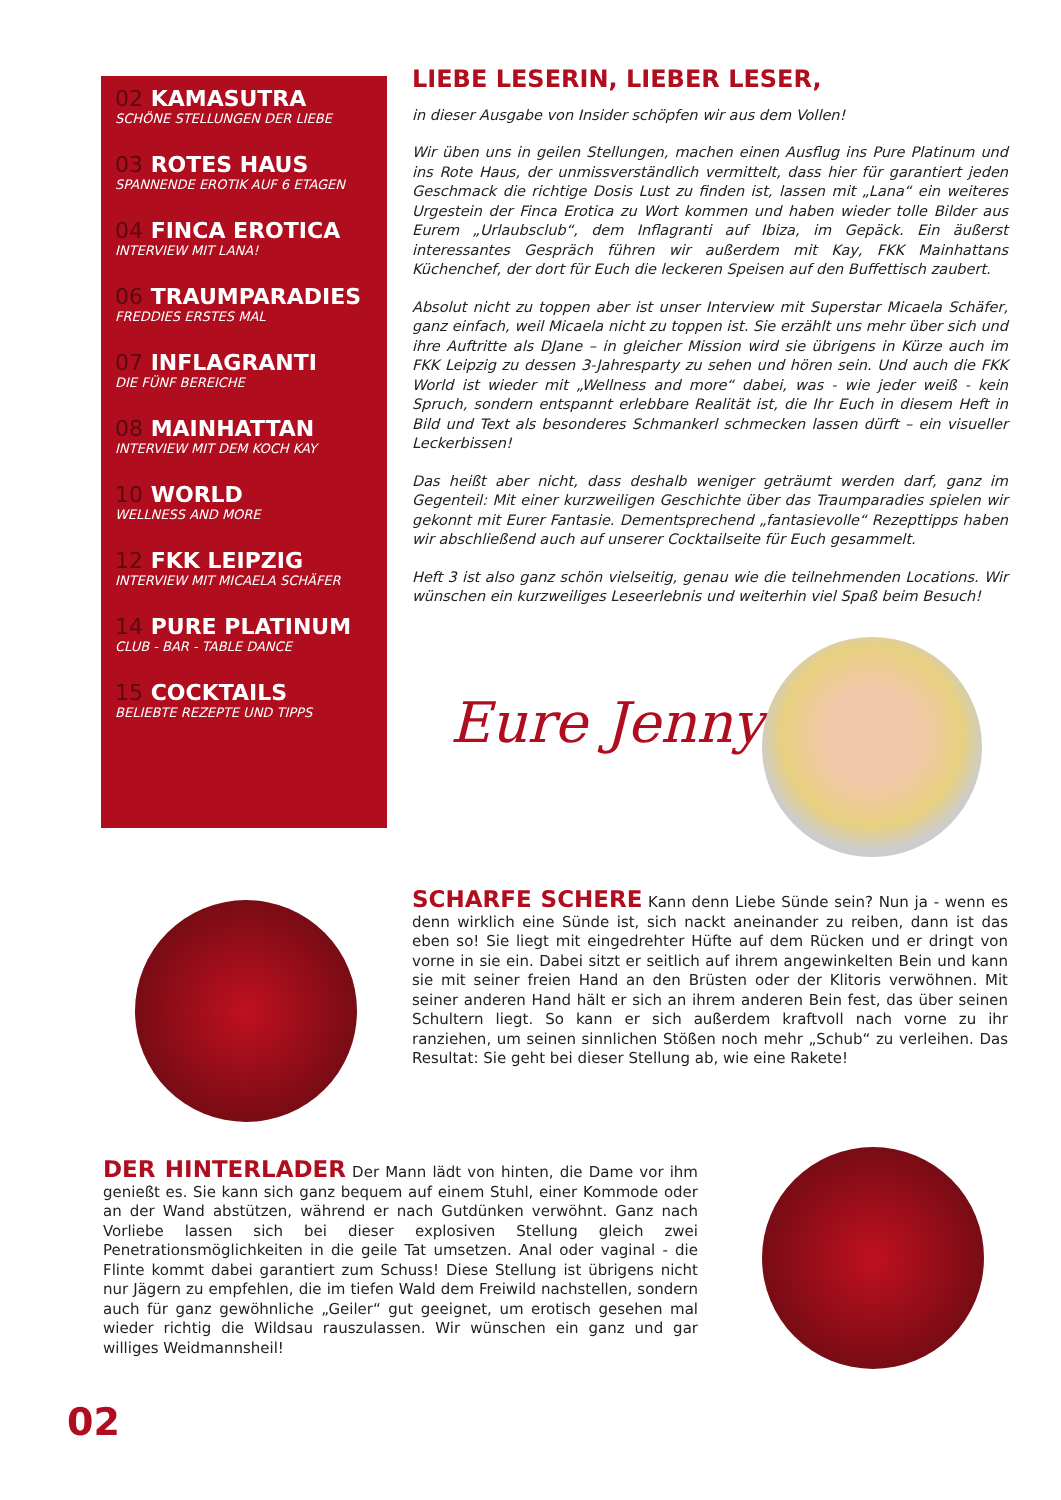02 KAMASUTRA
SCHÖNE STELLUNGEN DER LIEBE
03 ROTES HAUS
SPANNENDE EROTIK AUF 6 ETAGEN
04 FINCA EROTICA
INTERVIEW MIT LANA!
06 TRAUMPARADIES
FREDDIES ERSTES MAL
07 INFLAGRANTI
DIE FÜNF BEREICHE
08 MAINHATTAN
INTERVIEW MIT DEM KOCH KAY
10 WORLD
WELLNESS AND MORE
12 FKK LEIPZIG
INTERVIEW MIT MICAELA SCHÄFER
14 PURE PLATINUM
CLUB - BAR - TABLE DANCE
15 COCKTAILS
BELIEBTE REZEPTE UND TIPPS
LIEBE LESERIN, LIEBER LESER,
in dieser Ausgabe von Insider schöpfen wir aus dem Vollen!
Wir üben uns in geilen Stellungen, machen einen Ausflug ins Pure Platinum und ins Rote Haus, der unmissverständlich vermittelt, dass hier für garantiert jeden Geschmack die richtige Dosis Lust zu finden ist, lassen mit „Lana“ ein weiteres Urgestein der Finca Erotica zu Wort kommen und haben wieder tolle Bilder aus Eurem „Urlaubsclub“, dem Inflagranti auf Ibiza, im Gepäck. Ein äußerst interessantes Gespräch führen wir außerdem mit Kay, FKK Mainhattans Küchenchef, der dort für Euch die leckeren Speisen auf den Buffettisch zaubert.
Absolut nicht zu toppen aber ist unser Interview mit Superstar Micaela Schäfer, ganz einfach, weil Micaela nicht zu toppen ist. Sie erzählt uns mehr über sich und ihre Auftritte als DJane – in gleicher Mission wird sie übrigens in Kürze auch im FKK Leipzig zu dessen 3-Jahresparty zu sehen und hören sein. Und auch die FKK World ist wieder mit „Wellness and more“ dabei, was - wie jeder weiß - kein Spruch, sondern entspannt erlebbare Realität ist, die Ihr Euch in diesem Heft in Bild und Text als besonderes Schmankerl schmecken lassen dürft – ein visueller Leckerbissen!
Das heißt aber nicht, dass deshalb weniger geträumt werden darf, ganz im Gegenteil: Mit einer kurzweiligen Geschichte über das Traumparadies spielen wir gekonnt mit Eurer Fantasie. Dementsprechend „fantasievolle“ Rezepttipps haben wir abschließend auch auf unserer Cocktailseite für Euch gesammelt.
Heft 3 ist also ganz schön vielseitig, genau wie die teilnehmenden Locations. Wir wünschen ein kurzweiliges Leseerlebnis und weiterhin viel Spaß beim Besuch!
Eure Jenny! ♡
SCHARFE SCHERE Kann denn Liebe Sünde sein? Nun ja - wenn es denn wirklich eine Sünde ist, sich nackt aneinander zu reiben, dann ist das eben so! Sie liegt mit eingedrehter Hüfte auf dem Rücken und er dringt von vorne in sie ein. Dabei sitzt er seitlich auf ihrem angewinkelten Bein und kann sie mit seiner freien Hand an den Brüsten oder der Klitoris verwöhnen. Mit seiner anderen Hand hält er sich an ihrem anderen Bein fest, das über seinen Schultern liegt. So kann er sich außerdem kraftvoll nach vorne zu ihr ranziehen, um seinen sinnlichen Stößen noch mehr „Schub“ zu verleihen. Das Resultat: Sie geht bei dieser Stellung ab, wie eine Rakete!
DER HINTERLADER Der Mann lädt von hinten, die Dame vor ihm genießt es. Sie kann sich ganz bequem auf einem Stuhl, einer Kommode oder an der Wand abstützen, während er nach Gutdünken verwöhnt. Ganz nach Vorliebe lassen sich bei dieser explosiven Stellung gleich zwei Penetrationsmöglichkeiten in die geile Tat umsetzen. Anal oder vaginal - die Flinte kommt dabei garantiert zum Schuss! Diese Stellung ist übrigens nicht nur Jägern zu empfehlen, die im tiefen Wald dem Freiwild nachstellen, sondern auch für ganz gewöhnliche „Geiler“ gut geeignet, um erotisch gesehen mal wieder richtig die Wildsau rauszulassen. Wir wünschen ein ganz und gar williges Weidmannsheil!
02